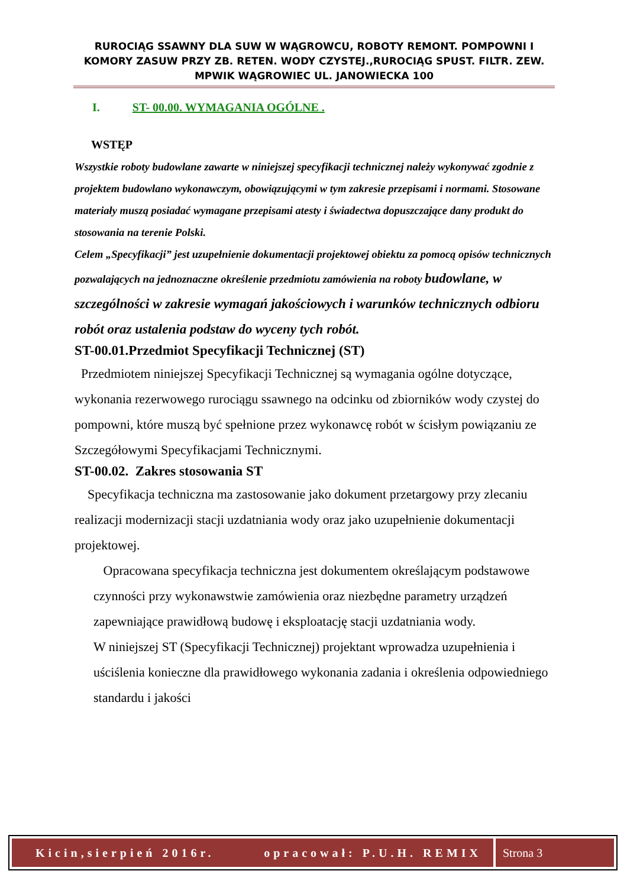RUROCIĄG SSAWNY DLA SUW W WĄGROWCU, ROBOTY REMONT. POMPOWNI I KOMORY ZASUW PRZY ZB. RETEN. WODY CZYSTEJ.,RUROCIĄG SPUST. FILTR. ZEW. MPWIK WĄGROWIEC UL. JANOWIECKA 100
I. ST- 00.00. WYMAGANIA OGÓLNE .
WSTĘP
Wszystkie roboty budowlane zawarte w niniejszej specyfikacji technicznej należy wykonywać zgodnie z projektem budowlano wykonawczym, obowiązującymi w tym zakresie przepisami i normami. Stosowane materiały muszą posiadać wymagane przepisami atesty i świadectwa dopuszczające dany produkt do stosowania na terenie Polski.
Celem „Specyfikacji” jest uzupełnienie dokumentacji projektowej obiektu za pomocą opisów technicznych pozwalających na jednoznaczne określenie przedmiotu zamówienia na roboty budowlane, w szczególności w zakresie wymagań jakościowych i warunków technicznych odbioru robót oraz ustalenia podstaw do wyceny tych robót.
ST-00.01.Przedmiot Specyfikacji Technicznej (ST)
Przedmiotem niniejszej Specyfikacji Technicznej są wymagania ogólne dotyczące, wykonania rezerwowego rurociągu ssawnego na odcinku od zbiorników wody czystej do pompowni, które muszą być spełnione przez wykonawcę robót w ścisłym powiązaniu ze Szczegółowymi Specyfikacjami Technicznymi.
ST-00.02. Zakres stosowania ST
Specyfikacja techniczna ma zastosowanie jako dokument przetargowy przy zlecaniu realizacji modernizacji stacji uzdatniania wody oraz jako uzupełnienie dokumentacji projektowej.
Opracowana specyfikacja techniczna jest dokumentem określającym podstawowe czynności przy wykonawstwie zamówienia oraz niezbędne parametry urządzeń zapewniające prawidłową budowę i eksploatację stacji uzdatniania wody.
W niniejszej ST (Specyfikacji Technicznej) projektant wprowadza uzupełnienia i uściślenia konieczne dla prawidłowego wykonania zadania i określenia odpowiedniego standardu i jakości
Kicin,sierpień 2016r. opracował: P.U.H. REMIX
Strona 3